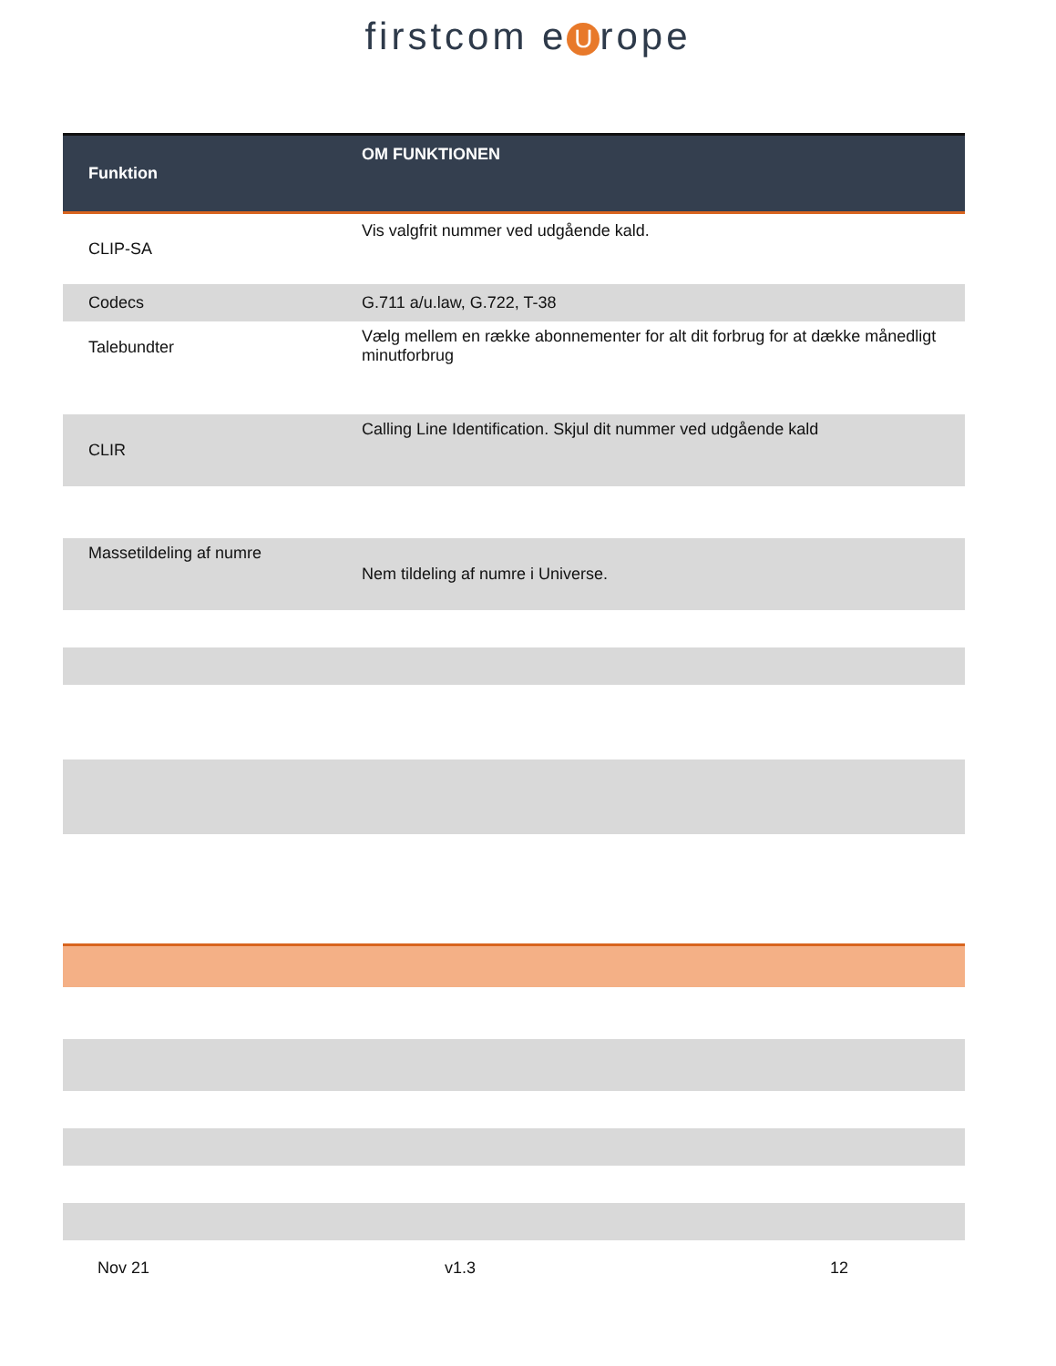firstcom e U rope
| Funktion | OM FUNKTIONEN |
| --- | --- |
| CLIP-SA | Vis valgfrit nummer ved udgående kald. |
| Codecs | G.711 a/u.law, G.722, T-38 |
| Talebundter | Vælg mellem en række abonnementer for alt dit forbrug for at dække månedligt minutforbrug |
| CLIR | Calling Line Identification. Skjul dit nummer ved udgående kald |
| Massetildeling af numre | Nem tildeling af numre i Universe. |
Nov 21 v1.3 12